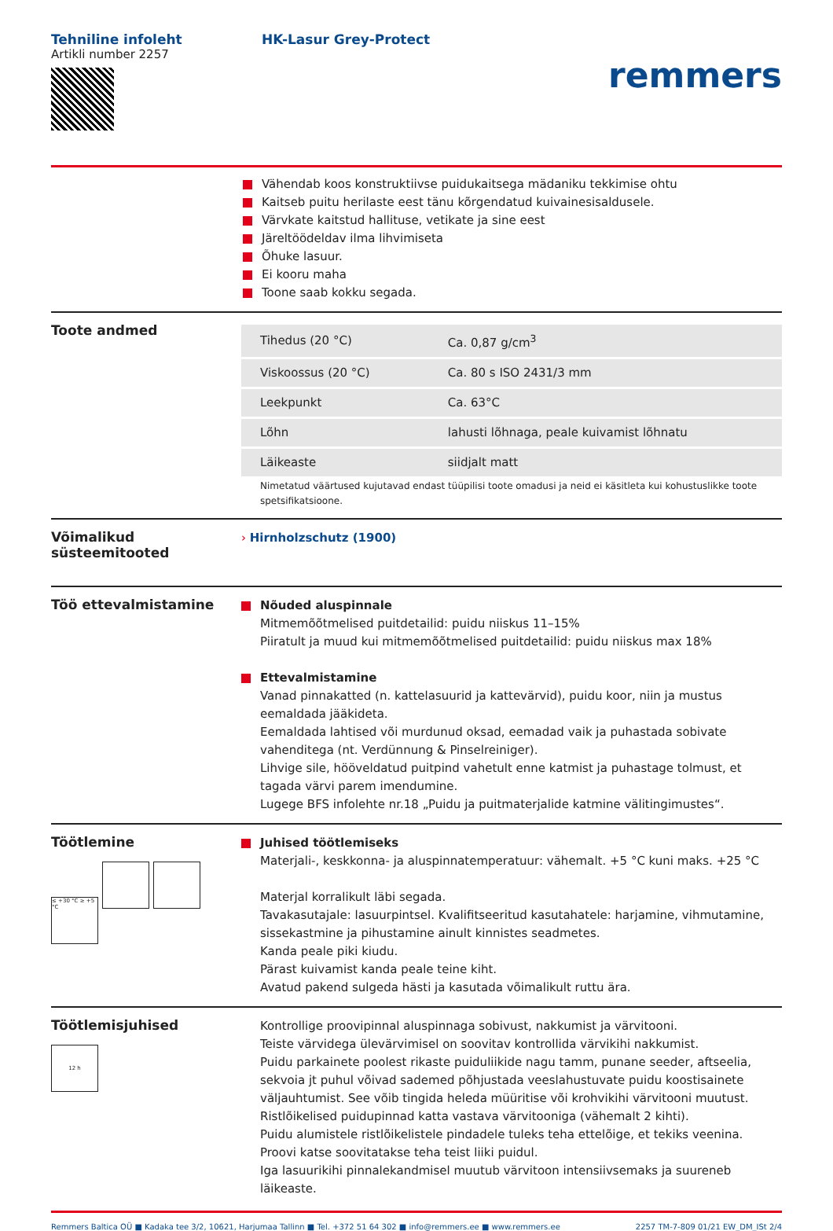Tehniline infoleht
Artikli number 2257
HK-Lasur Grey-Protect
remmers
Vähendab koos konstruktiivse puidukaitsega mädaniku tekkimise ohtu
Kaitseb puitu herilaste eest tänu kõrgendatud kuivainesisaldusele.
Värvkate kaitstud hallituse, vetikate ja sine eest
Järeltöödeldav ilma lihvimiseta
Õhuke lasuur.
Ei kooru maha
Toone saab kokku segada.
Toote andmed
| Tihedus (20 °C) | Ca. 0,87 g/cm<sup>3</sup> |
| Viskoossus (20 °C) | Ca. 80 s ISO 2431/3 mm |
| Leekpunkt | Ca. 63°C |
| Lõhn | lahusti lõhnaga, peale kuivamist lõhnatu |
| Läikeaste | siidjalt matt |
Nimetatud väärtused kujutavad endast tüüpilisi toote omadusi ja neid ei käsitleta kui kohustuslikke toote spetsifikatsioone.
Võimalikud süsteemitooted
› Hirnholzschutz (1900)
Töö ettevalmistamine
Nõuded aluspinnale
Mitmemõõtmelised puitdetailid: puidu niiskus 11–15%
Piiratult ja muud kui mitmemõõtmelised puitdetailid: puidu niiskus max 18%
Ettevalmistamine
Vanad pinnakatted (n. kattelasuurid ja kattevärvid), puidu koor, niin ja mustus eemaldada jääkideta.
Eemaldada lahtised või murdunud oksad, eemadad vaik ja puhastada sobivate vahenditega (nt. Verdünnung & Pinselreiniger).
Lihvige sile, hööveldatud puitpind vahetult enne katmist ja puhastage tolmust, et tagada värvi parem imendumine.
Lugege BFS infolehte nr.18 „Puidu ja puitmaterjalide katmine välitingimustes“.
Töötlemine
≤ +30 °C ≥ +5 °C
Juhised töötlemiseks
Materjali-, keskkonna- ja aluspinnatemperatuur: vähemalt. +5 °C kuni maks. +25 °C
Materjal korralikult läbi segada.
Tavakasutajale: lasuurpintsel. Kvalifitseeritud kasutahatele: harjamine, vihmutamine, sissekastmine ja pihustamine ainult kinnistes seadmetes.
Kanda peale piki kiudu.
Pärast kuivamist kanda peale teine kiht.
Avatud pakend sulgeda hästi ja kasutada võimalikult ruttu ära.
Töötlemisjuhised
12 h
Kontrollige proovipinnal aluspinnaga sobivust, nakkumist ja värvitooni.
Teiste värvidega ülevärvimisel on soovitav kontrollida värvikihi nakkumist.
Puidu parkainete poolest rikaste puiduliikide nagu tamm, punane seeder, aftseelia, sekvoia jt puhul võivad sademed põhjustada veeslahustuvate puidu koostisainete väljauhtumist. See võib tingida heleda müüritise või krohvikihi värvitooni muutust.
Ristlõikelised puidupinnad katta vastava värvitooniga (vähemalt 2 kihti).
Puidu alumistele ristlõikelistele pindadele tuleks teha ettelõige, et tekiks veenina.
Proovi katse soovitatakse teha teist liiki puidul.
Iga lasuurikihi pinnalekandmisel muutub värvitoon intensiivsemaks ja suureneb läikeaste.
Remmers Baltica OÜ ■ Kadaka tee 3/2, 10621, Harjumaa Tallinn ■ Tel. +372 51 64 302 ■ info@remmers.ee ■ www.remmers.ee 2257 TM-7-809 01/21 EW_DM_ISt 2/4